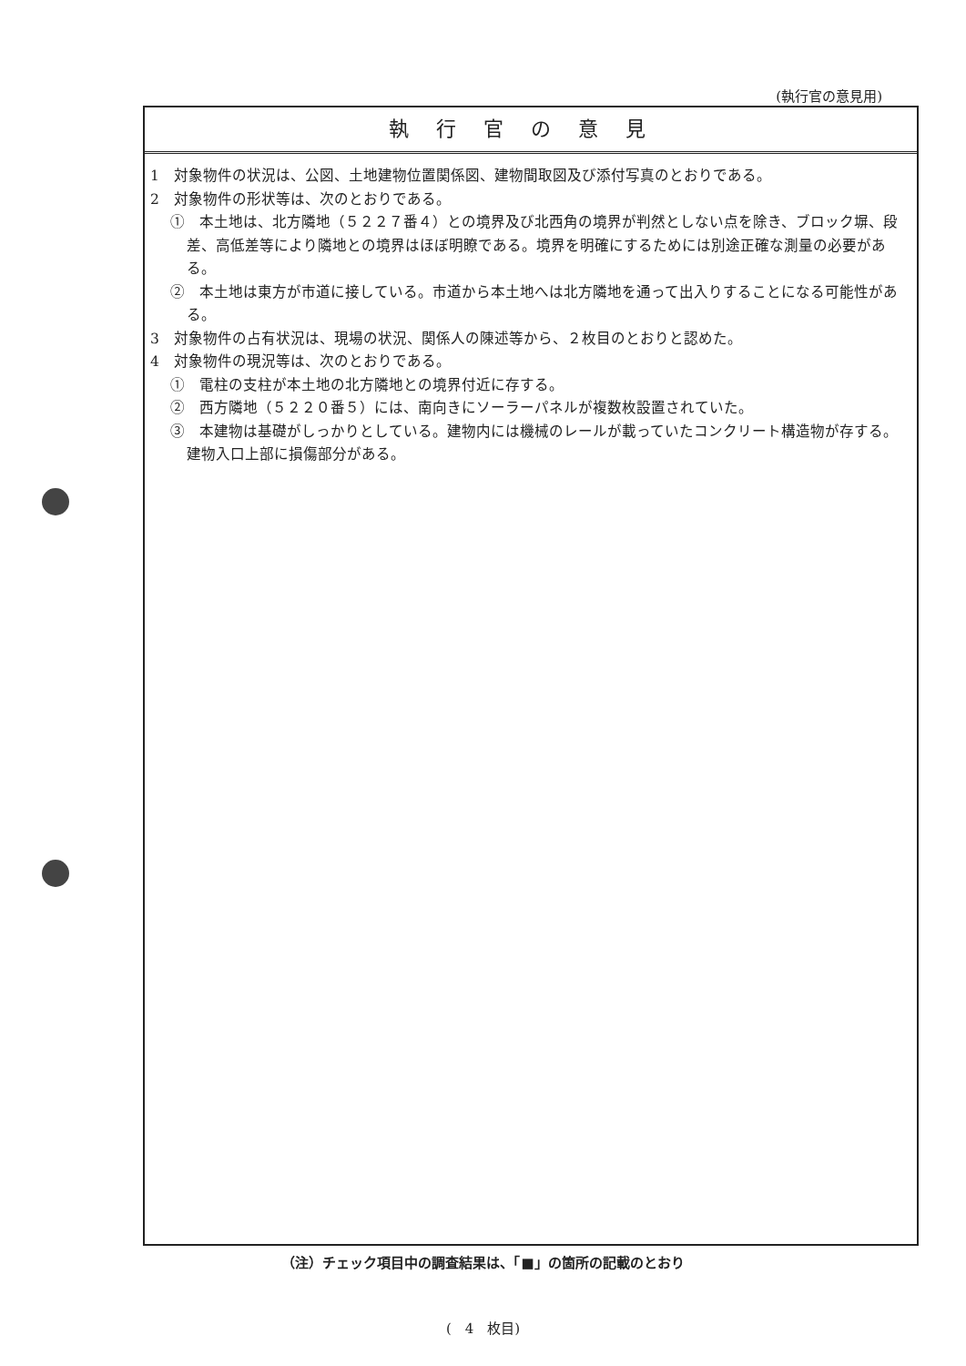(執行官の意見用)
執行官の意見
1　対象物件の状況は、公図、土地建物位置関係図、建物間取図及び添付写真のとおりである。
2　対象物件の形状等は、次のとおりである。
①　本土地は、北方隣地（５２２７番４）との境界及び北西角の境界が判然としない点を除き、ブロック塀、段差、高低差等により隣地との境界はほぼ明瞭である。境界を明確にするためには別途正確な測量の必要がある。
②　本土地は東方が市道に接している。市道から本土地へは北方隣地を通って出入りすることになる可能性がある。
3　対象物件の占有状況は、現場の状況、関係人の陳述等から、２枚目のとおりと認めた。
4　対象物件の現況等は、次のとおりである。
①　電柱の支柱が本土地の北方隣地との境界付近に存する。
②　西方隣地（５２２０番５）には、南向きにソーラーパネルが複数枚設置されていた。
③　本建物は基礎がしっかりとしている。建物内には機械のレールが載っていたコンクリート構造物が存する。建物入口上部に損傷部分がある。
（注）チェック項目中の調査結果は、「■」の箇所の記載のとおり
(　4　枚目)